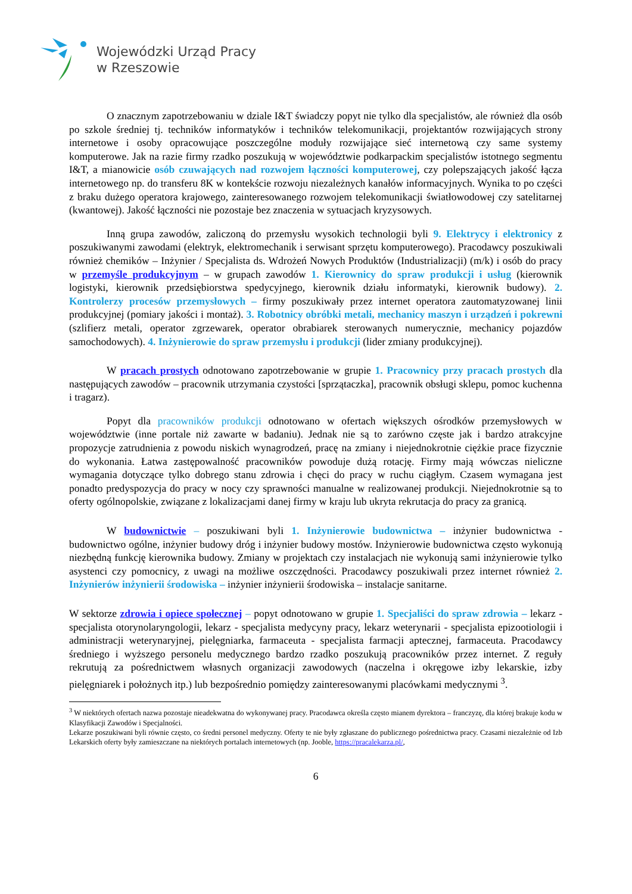Wojewódzki Urząd Pracy
w Rzeszowie
O znacznym zapotrzebowaniu w dziale I&T świadczy popyt nie tylko dla specjalistów, ale również dla osób po szkole średniej tj. techników informatyków i techników telekomunikacji, projektantów rozwijających strony internetowe i osoby opracowujące poszczególne moduły rozwijające sieć internetową czy same systemy komputerowe. Jak na razie firmy rzadko poszukują w województwie podkarpackim specjalistów istotnego segmentu I&T, a mianowicie osób czuwających nad rozwojem łączności komputerowej, czy polepszających jakość łącza internetowego np. do transferu 8K w kontekście rozwoju niezależnych kanałów informacyjnych. Wynika to po części z braku dużego operatora krajowego, zainteresowanego rozwojem telekomunikacji światłowodowej czy satelitarnej (kwantowej). Jakość łączności nie pozostaje bez znaczenia w sytuacjach kryzysowych.
Inną grupa zawodów, zaliczoną do przemysłu wysokich technologii byli 9. Elektrycy i elektronicy z poszukiwanymi zawodami (elektryk, elektromechanik i serwisant sprzętu komputerowego). Pracodawcy poszukiwali również chemików – Inżynier / Specjalista ds. Wdrożeń Nowych Produktów (Industrializacji) (m/k) i osób do pracy w przemyśle produkcyjnym – w grupach zawodów 1. Kierownicy do spraw produkcji i usług (kierownik logistyki, kierownik przedsiębiorstwa spedycyjnego, kierownik działu informatyki, kierownik budowy). 2. Kontrolerzy procesów przemysłowych – firmy poszukiwały przez internet operatora zautomatyzowanej linii produkcyjnej (pomiary jakości i montaż). 3. Robotnicy obróbki metali, mechanicy maszyn i urządzeń i pokrewni (szlifierz metali, operator zgrzewarek, operator obrabiarek sterowanych numerycznie, mechanicy pojazdów samochodowych). 4. Inżynierowie do spraw przemysłu i produkcji (lider zmiany produkcyjnej).
W pracach prostych odnotowano zapotrzebowanie w grupie 1. Pracownicy przy pracach prostych dla następujących zawodów – pracownik utrzymania czystości [sprzątaczka], pracownik obsługi sklepu, pomoc kuchenna i tragarz).
Popyt dla pracowników produkcji odnotowano w ofertach większych ośrodków przemysłowych w województwie (inne portale niż zawarte w badaniu). Jednak nie są to zarówno częste jak i bardzo atrakcyjne propozycje zatrudnienia z powodu niskich wynagrodzeń, pracę na zmiany i niejednokrotnie ciężkie prace fizycznie do wykonania. Łatwa zastępowalność pracowników powoduje dużą rotację. Firmy mają wówczas nieliczne wymagania dotyczące tylko dobrego stanu zdrowia i chęci do pracy w ruchu ciągłym. Czasem wymagana jest ponadto predyspozycja do pracy w nocy czy sprawności manualne w realizowanej produkcji. Niejednokrotnie są to oferty ogólnopolskie, związane z lokalizacjami danej firmy w kraju lub ukryta rekrutacja do pracy za granicą.
W budownictwie – poszukiwani byli 1. Inżynierowie budownictwa – inżynier budownictwa - budownictwo ogólne, inżynier budowy dróg i inżynier budowy mostów. Inżynierowie budownictwa często wykonują niezbędną funkcję kierownika budowy. Zmiany w projektach czy instalacjach nie wykonują sami inżynierowie tylko asystenci czy pomocnicy, z uwagi na możliwe oszczędności. Pracodawcy poszukiwali przez internet również 2. Inżynierów inżynierii środowiska – inżynier inżynierii środowiska – instalacje sanitarne.
W sektorze zdrowia i opiece społecznej – popyt odnotowano w grupie 1. Specjaliści do spraw zdrowia – lekarz - specjalista otorynolaryngologii, lekarz - specjalista medycyny pracy, lekarz weterynarii - specjalista epizootiologii i administracji weterynaryjnej, pielęgniarka, farmaceuta - specjalista farmacji aptecznej, farmaceuta. Pracodawcy średniego i wyższego personelu medycznego bardzo rzadko poszukują pracowników przez internet. Z reguły rekrutują za pośrednictwem własnych organizacji zawodowych (naczelna i okręgowe izby lekarskie, izby pielęgniarek i położnych itp.) lub bezpośrednio pomiędzy zainteresowanymi placówkami medycznymi <sup>3</sup>.
<sup>3</sup> W niektórych ofertach nazwa pozostaje nieadekwatna do wykonywanej pracy. Pracodawca określa często mianem dyrektora – franczyzę, dla której brakuje kodu w Klasyfikacji Zawodów i Specjalności.
Lekarze poszukiwani byli równie często, co średni personel medyczny. Oferty te nie były zgłaszane do publicznego pośrednictwa pracy. Czasami niezależnie od Izb Lekarskich oferty były zamieszczane na niektórych portalach internetowych (np. Jooble, https://pracalekarza.pl/,
6